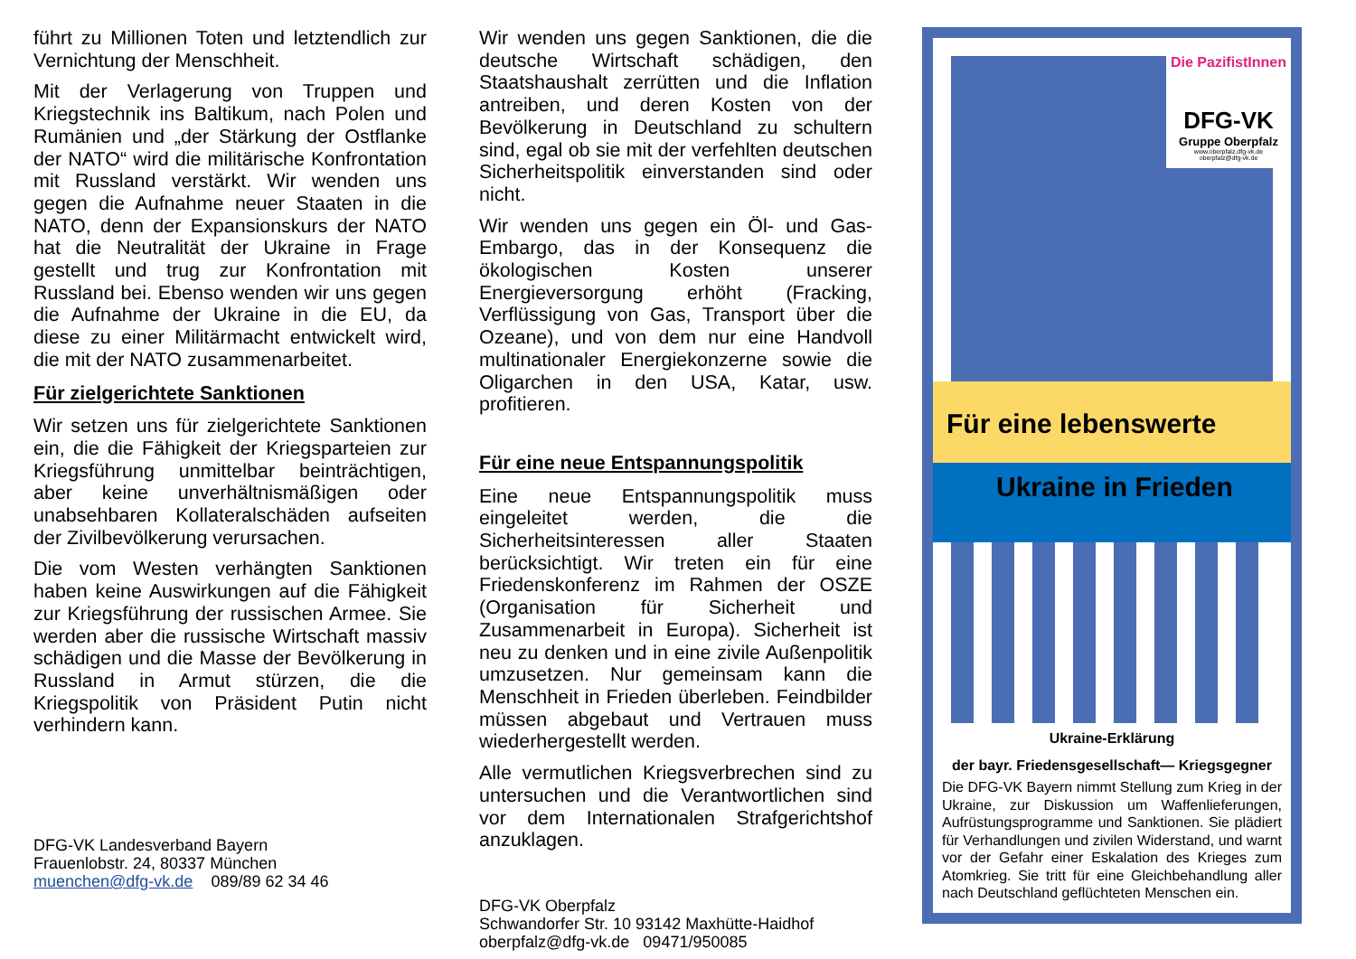führt zu Millionen Toten und letztendlich zur Vernichtung der Menschheit.
Mit der Verlagerung von Truppen und Kriegstechnik ins Baltikum, nach Polen und Rumänien und „der Stärkung der Ostflanke der NATO“ wird die militärische Konfrontation mit Russland verstärkt. Wir wenden uns gegen die Aufnahme neuer Staaten in die NATO, denn der Expansionskurs der NATO hat die Neutralität der Ukraine in Frage gestellt und trug zur Konfrontation mit Russland bei. Ebenso wenden wir uns gegen die Aufnahme der Ukraine in die EU, da diese zu einer Militärmacht entwickelt wird, die mit der NATO zusammenarbeitet.
Für zielgerichtete Sanktionen
Wir setzen uns für zielgerichtete Sanktionen ein, die die Fähigkeit der Kriegsparteien zur Kriegsführung unmittelbar beinträchtigen, aber keine unverhältnismäßigen oder unabsehbaren Kollateralschäden aufseiten der Zivilbevölkerung verursachen.
Die vom Westen verhängten Sanktionen haben keine Auswirkungen auf die Fähigkeit zur Kriegsführung der russischen Armee. Sie werden aber die russische Wirtschaft massiv schädigen und die Masse der Bevölkerung in Russland in Armut stürzen, die die Kriegspolitik von Präsident Putin nicht verhindern kann.
DFG-VK Landesverband Bayern
Frauenlobstr. 24, 80337 München
muenchen@dfg-vk.de 089/89 62 34 46
Wir wenden uns gegen Sanktionen, die die deutsche Wirtschaft schädigen, den Staatshaushalt zerrütten und die Inflation antreiben, und deren Kosten von der Bevölkerung in Deutschland zu schultern sind, egal ob sie mit der verfehlten deutschen Sicherheitspolitik einverstanden sind oder nicht.
Wir wenden uns gegen ein Öl- und Gas-Embargo, das in der Konsequenz die ökologischen Kosten unserer Energieversorgung erhöht (Fracking, Verflüssigung von Gas, Transport über die Ozeane), und von dem nur eine Handvoll multinationaler Energiekonzerne sowie die Oligarchen in den USA, Katar, usw. profitieren.
Für eine neue Entspannungspolitik
Eine neue Entspannungspolitik muss eingeleitet werden, die die Sicherheitsinteressen aller Staaten berücksichtigt. Wir treten ein für eine Friedenskonferenz im Rahmen der OSZE (Organisation für Sicherheit und Zusammenarbeit in Europa). Sicherheit ist neu zu denken und in eine zivile Außenpolitik umzusetzen. Nur gemeinsam kann die Menschheit in Frieden überleben. Feindbilder müssen abgebaut und Vertrauen muss wiederhergestellt werden.
Alle vermutlichen Kriegsverbrechen sind zu untersuchen und die Verantwortlichen sind vor dem Internationalen Strafgerichtshof anzuklagen.
DFG-VK Oberpfalz
Schwandorfer Str. 10 93142 Maxhütte-Haidhof
oberpfalz@dfg-vk.de 09471/950085
Die PazifistInnen
DFG-VK
Gruppe Oberpfalz
www.oberpfalz.dfg-vk.de
oberpfalz@dfg-vk.de
Für eine lebenswerte
Ukraine in Frieden
Ukraine-Erklärung
der bayr. Friedensgesellschaft— Kriegsgegner
Die DFG-VK Bayern nimmt Stellung zum Krieg in der Ukraine, zur Diskussion um Waffenlieferungen, Aufrüstungsprogramme und Sanktionen. Sie plädiert für Verhandlungen und zivilen Widerstand, und warnt vor der Gefahr einer Eskalation des Krieges zum Atomkrieg. Sie tritt für eine Gleichbehandlung aller nach Deutschland geflüchteten Menschen ein.